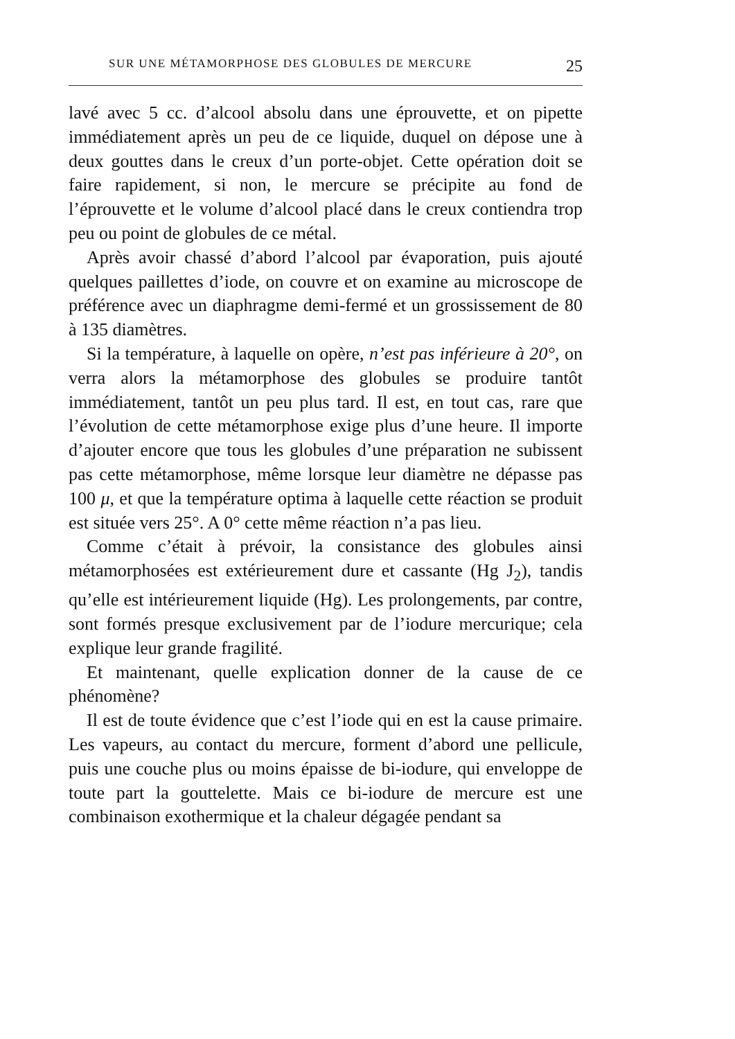SUR UNE MÉTAMORPHOSE DES GLOBULES DE MERCURE 25
lavé avec 5 cc. d’alcool absolu dans une éprouvette, et on pipette immédiatement après un peu de ce liquide, duquel on dépose une à deux gouttes dans le creux d’un porte-objet. Cette opération doit se faire rapidement, si non, le mercure se précipite au fond de l’éprouvette et le volume d’alcool placé dans le creux contiendra trop peu ou point de globules de ce métal.
Après avoir chassé d’abord l’alcool par évaporation, puis ajouté quelques paillettes d’iode, on couvre et on examine au microscope de préférence avec un diaphragme demi-fermé et un grossissement de 80 à 135 diamètres.
Si la température, à laquelle on opère, n’est pas inférieure à 20°, on verra alors la métamorphose des globules se produire tantôt immédiatement, tantôt un peu plus tard. Il est, en tout cas, rare que l’évolution de cette métamorphose exige plus d’une heure. Il importe d’ajouter encore que tous les globules d’une préparation ne subissent pas cette métamorphose, même lorsque leur diamètre ne dépasse pas 100 μ, et que la température optima à laquelle cette réaction se produit est située vers 25°. A 0° cette même réaction n’a pas lieu.
Comme c’était à prévoir, la consistance des globules ainsi métamorphosées est extérieurement dure et cassante (Hg J<sub>2</sub>), tandis qu’elle est intérieurement liquide (Hg). Les prolongements, par contre, sont formés presque exclusivement par de l’iodure mercurique; cela explique leur grande fragilité.
Et maintenant, quelle explication donner de la cause de ce phénomène?
Il est de toute évidence que c’est l’iode qui en est la cause primaire. Les vapeurs, au contact du mercure, forment d’abord une pellicule, puis une couche plus ou moins épaisse de bi-iodure, qui enveloppe de toute part la gouttelette. Mais ce bi-iodure de mercure est une combinaison exothermique et la chaleur dégagée pendant sa